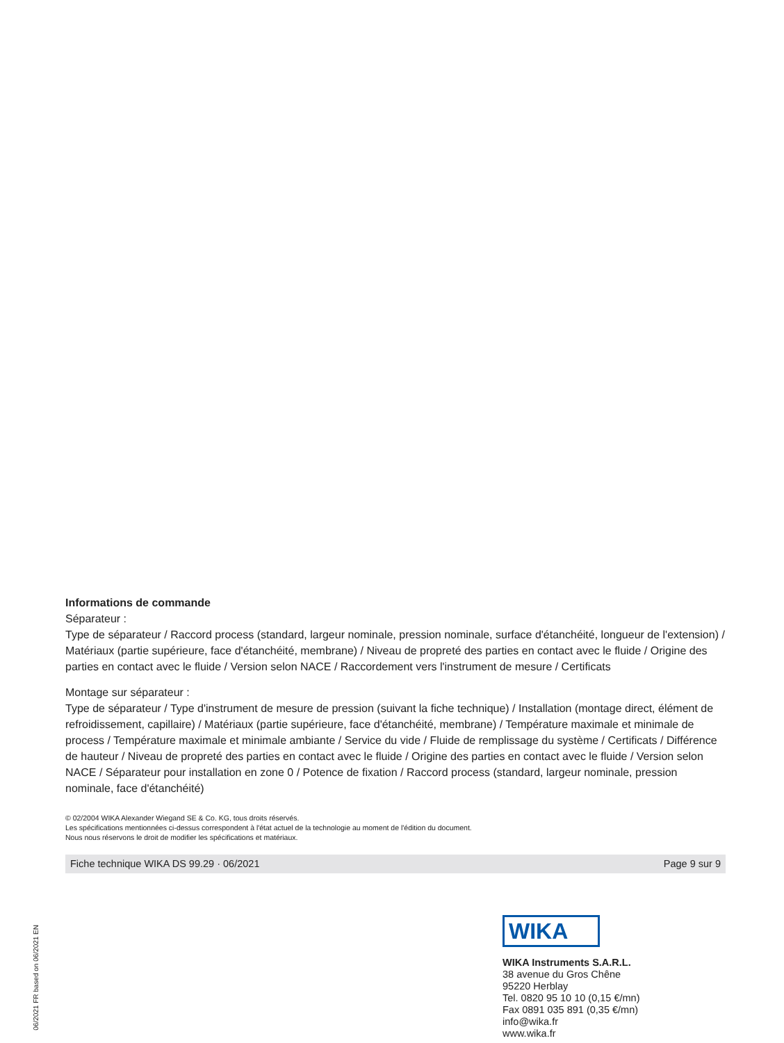Informations de commande
Séparateur :
Type de séparateur / Raccord process (standard, largeur nominale, pression nominale, surface d'étanchéité, longueur de l'extension) / Matériaux (partie supérieure, face d'étanchéité, membrane) / Niveau de propreté des parties en contact avec le fluide / Origine des parties en contact avec le fluide / Version selon NACE / Raccordement vers l'instrument de mesure / Certificats
Montage sur séparateur :
Type de séparateur / Type d'instrument de mesure de pression (suivant la fiche technique) / Installation (montage direct, élément de refroidissement, capillaire) / Matériaux (partie supérieure, face d'étanchéité, membrane) / Température maximale et minimale de process / Température maximale et minimale ambiante / Service du vide / Fluide de remplissage du système / Certificats / Différence de hauteur / Niveau de propreté des parties en contact avec le fluide / Origine des parties en contact avec le fluide / Version selon NACE / Séparateur pour installation en zone 0 / Potence de fixation / Raccord process (standard, largeur nominale, pression nominale, face d'étanchéité)
© 02/2004 WIKA Alexander Wiegand SE & Co. KG, tous droits réservés.
Les spécifications mentionnées ci-dessus correspondent à l'état actuel de la technologie au moment de l'édition du document.
Nous nous réservons le droit de modifier les spécifications et matériaux.
Fiche technique WIKA DS 99.29 · 06/2021 Page 9 sur 9
06/2021 FR based on 06/2021 EN
WIKA
WIKA Instruments S.A.R.L.
38 avenue du Gros Chêne
95220 Herblay
Tel. 0820 95 10 10 (0,15 €/mn)
Fax 0891 035 891 (0,35 €/mn)
info@wika.fr
www.wika.fr